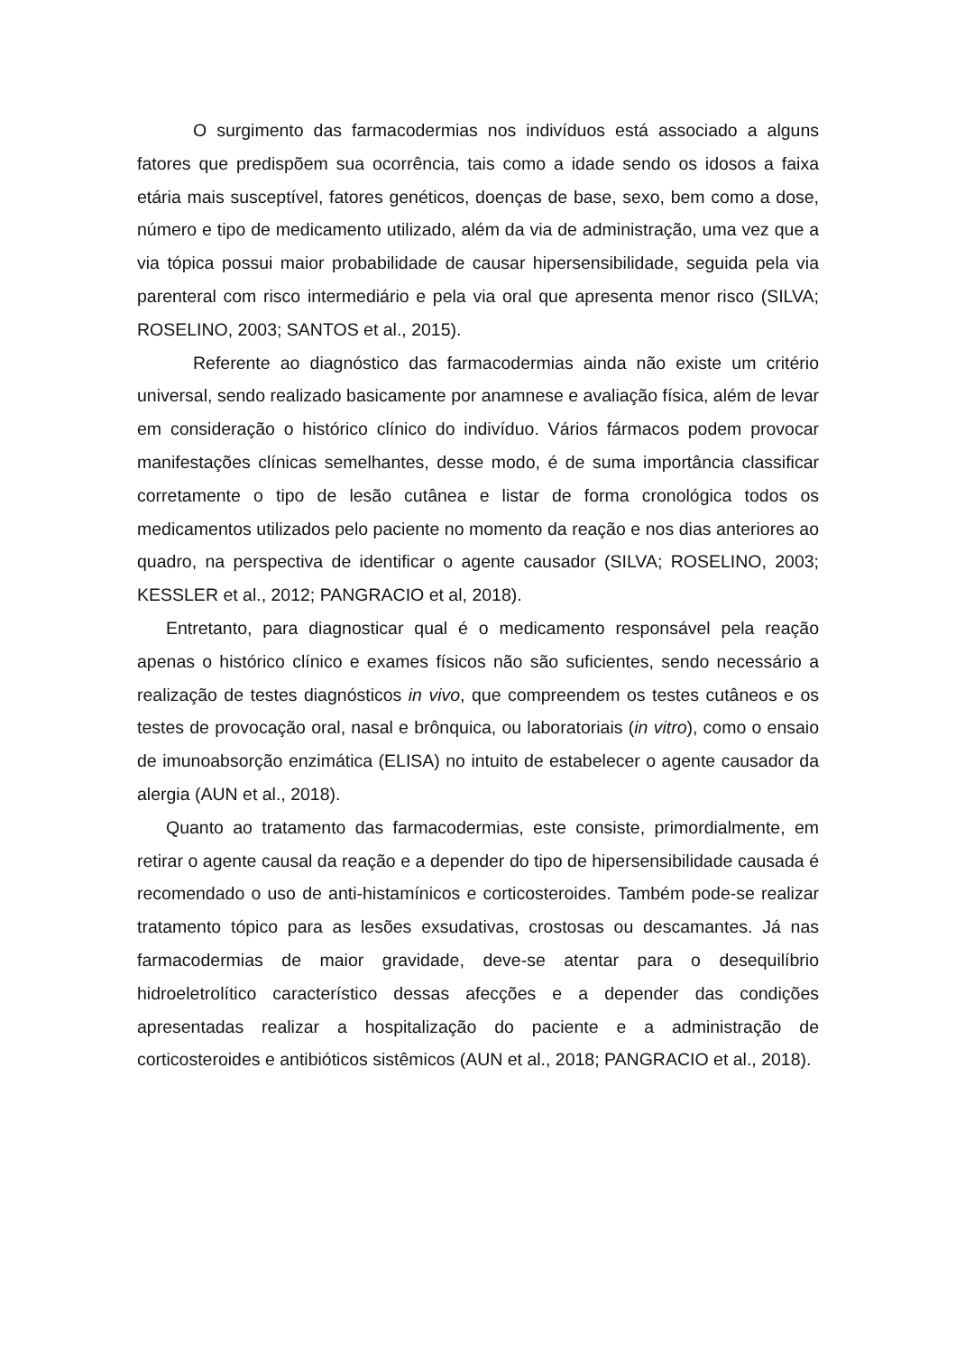O surgimento das farmacodermias nos indivíduos está associado a alguns fatores que predispõem sua ocorrência, tais como a idade sendo os idosos a faixa etária mais susceptível, fatores genéticos, doenças de base, sexo, bem como a dose, número e tipo de medicamento utilizado, além da via de administração, uma vez que a via tópica possui maior probabilidade de causar hipersensibilidade, seguida pela via parenteral com risco intermediário e pela via oral que apresenta menor risco (SILVA; ROSELINO, 2003; SANTOS et al., 2015).
Referente ao diagnóstico das farmacodermias ainda não existe um critério universal, sendo realizado basicamente por anamnese e avaliação física, além de levar em consideração o histórico clínico do indivíduo. Vários fármacos podem provocar manifestações clínicas semelhantes, desse modo, é de suma importância classificar corretamente o tipo de lesão cutânea e listar de forma cronológica todos os medicamentos utilizados pelo paciente no momento da reação e nos dias anteriores ao quadro, na perspectiva de identificar o agente causador (SILVA; ROSELINO, 2003; KESSLER et al., 2012; PANGRACIO et al, 2018).
Entretanto, para diagnosticar qual é o medicamento responsável pela reação apenas o histórico clínico e exames físicos não são suficientes, sendo necessário a realização de testes diagnósticos in vivo, que compreendem os testes cutâneos e os testes de provocação oral, nasal e brônquica, ou laboratoriais (in vitro), como o ensaio de imunoabsorção enzimática (ELISA) no intuito de estabelecer o agente causador da alergia (AUN et al., 2018).
Quanto ao tratamento das farmacodermias, este consiste, primordialmente, em retirar o agente causal da reação e a depender do tipo de hipersensibilidade causada é recomendado o uso de anti-histamínicos e corticosteroides. Também pode-se realizar tratamento tópico para as lesões exsudativas, crostosas ou descamantes. Já nas farmacodermias de maior gravidade, deve-se atentar para o desequilíbrio hidroeletrolítico característico dessas afecções e a depender das condições apresentadas realizar a hospitalização do paciente e a administração de corticosteroides e antibióticos sistêmicos (AUN et al., 2018; PANGRACIO et al., 2018).